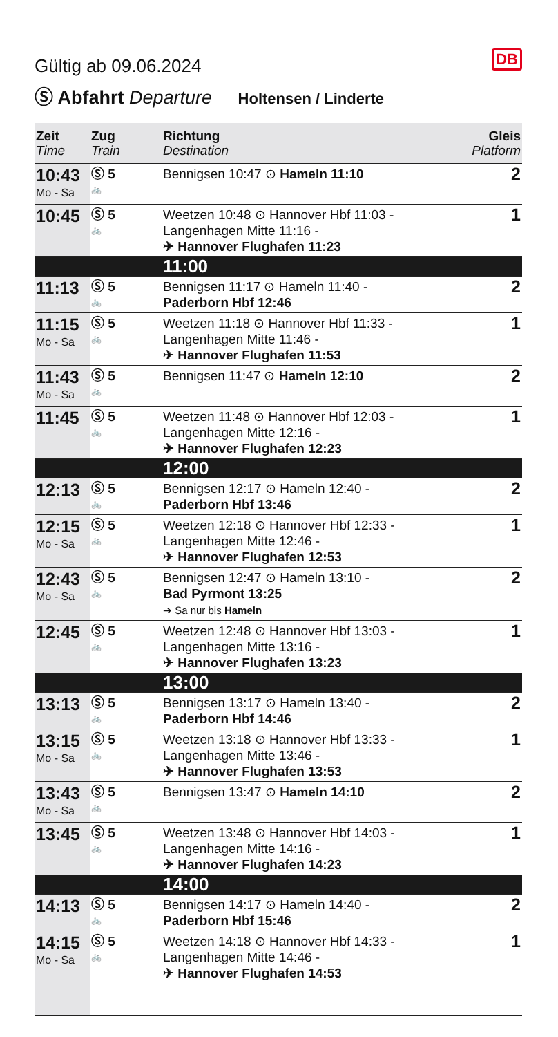DB
Gültig ab 09.06.2024
Ⓢ Abfahrt Departure Holtensen / Linderte
| Zeit Time | Zug Train | Richtung Destination | Gleis Platform |
| --- | --- | --- | --- |
| 10:43 Mo - Sa | Ⓢ 5 🚲 | Bennigsen 10:47 ⊙ Hameln 11:10 | 2 |
| 10:45 | Ⓢ 5 🚲 | Weetzen 10:48 ⊙ Hannover Hbf 11:03 - Langenhagen Mitte 11:16 - ✈ Hannover Flughafen 11:23 | 1 |
| | | 11:00 | |
| 11:13 | Ⓢ 5 🚲 | Bennigsen 11:17 ⊙ Hameln 11:40 - Paderborn Hbf 12:46 | 2 |
| 11:15 Mo - Sa | Ⓢ 5 🚲 | Weetzen 11:18 ⊙ Hannover Hbf 11:33 - Langenhagen Mitte 11:46 - ✈ Hannover Flughafen 11:53 | 1 |
| 11:43 Mo - Sa | Ⓢ 5 🚲 | Bennigsen 11:47 ⊙ Hameln 12:10 | 2 |
| 11:45 | Ⓢ 5 🚲 | Weetzen 11:48 ⊙ Hannover Hbf 12:03 - Langenhagen Mitte 12:16 - ✈ Hannover Flughafen 12:23 | 1 |
| | | 12:00 | |
| 12:13 | Ⓢ 5 🚲 | Bennigsen 12:17 ⊙ Hameln 12:40 - Paderborn Hbf 13:46 | 2 |
| 12:15 Mo - Sa | Ⓢ 5 🚲 | Weetzen 12:18 ⊙ Hannover Hbf 12:33 - Langenhagen Mitte 12:46 - ✈ Hannover Flughafen 12:53 | 1 |
| 12:43 Mo - Sa | Ⓢ 5 🚲 | Bennigsen 12:47 ⊙ Hameln 13:10 - Bad Pyrmont 13:25 ➔ Sa nur bis Hameln | 2 |
| 12:45 | Ⓢ 5 🚲 | Weetzen 12:48 ⊙ Hannover Hbf 13:03 - Langenhagen Mitte 13:16 - ✈ Hannover Flughafen 13:23 | 1 |
| | | 13:00 | |
| 13:13 | Ⓢ 5 🚲 | Bennigsen 13:17 ⊙ Hameln 13:40 - Paderborn Hbf 14:46 | 2 |
| 13:15 Mo - Sa | Ⓢ 5 🚲 | Weetzen 13:18 ⊙ Hannover Hbf 13:33 - Langenhagen Mitte 13:46 - ✈ Hannover Flughafen 13:53 | 1 |
| 13:43 Mo - Sa | Ⓢ 5 🚲 | Bennigsen 13:47 ⊙ Hameln 14:10 | 2 |
| 13:45 | Ⓢ 5 🚲 | Weetzen 13:48 ⊙ Hannover Hbf 14:03 - Langenhagen Mitte 14:16 - ✈ Hannover Flughafen 14:23 | 1 |
| | | 14:00 | |
| 14:13 | Ⓢ 5 🚲 | Bennigsen 14:17 ⊙ Hameln 14:40 - Paderborn Hbf 15:46 | 2 |
| 14:15 Mo - Sa | Ⓢ 5 🚲 | Weetzen 14:18 ⊙ Hannover Hbf 14:33 - Langenhagen Mitte 14:46 - ✈ Hannover Flughafen 14:53 | 1 |